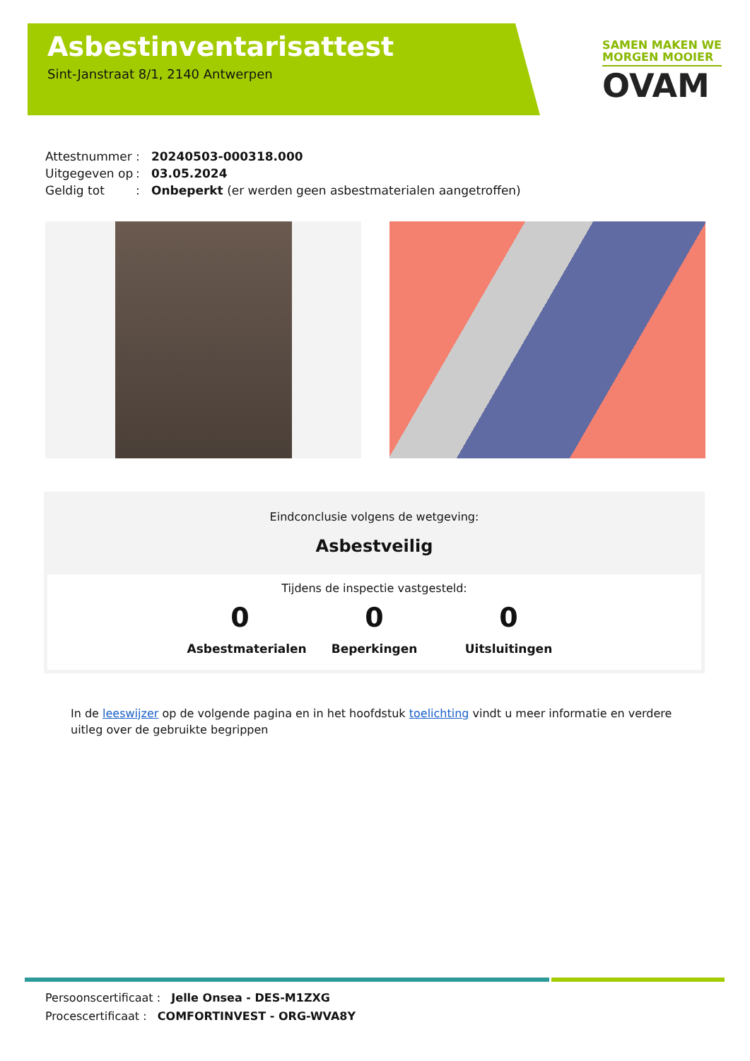Asbestinventarisattest
Sint-Janstraat 8/1, 2140 Antwerpen
SAMEN MAKEN WE
MORGEN MOOIER
OVAM
Attestnummer: 20240503-000318.000
Uitgegeven op: 03.05.2024
Geldig tot: Onbeperkt (er werden geen asbestmaterialen aangetroffen)
Eindconclusie volgens de wetgeving:
Asbestveilig
Tijdens de inspectie vastgesteld:
0
Asbestmaterialen
0
Beperkingen
0
Uitsluitingen
In de leeswijzer op de volgende pagina en in het hoofdstuk toelichting vindt u meer informatie en verdere uitleg over de gebruikte begrippen
Persoonscertificaat : Jelle Onsea - DES-M1ZXG
Procescertificaat : COMFORTINVEST - ORG-WVA8Y